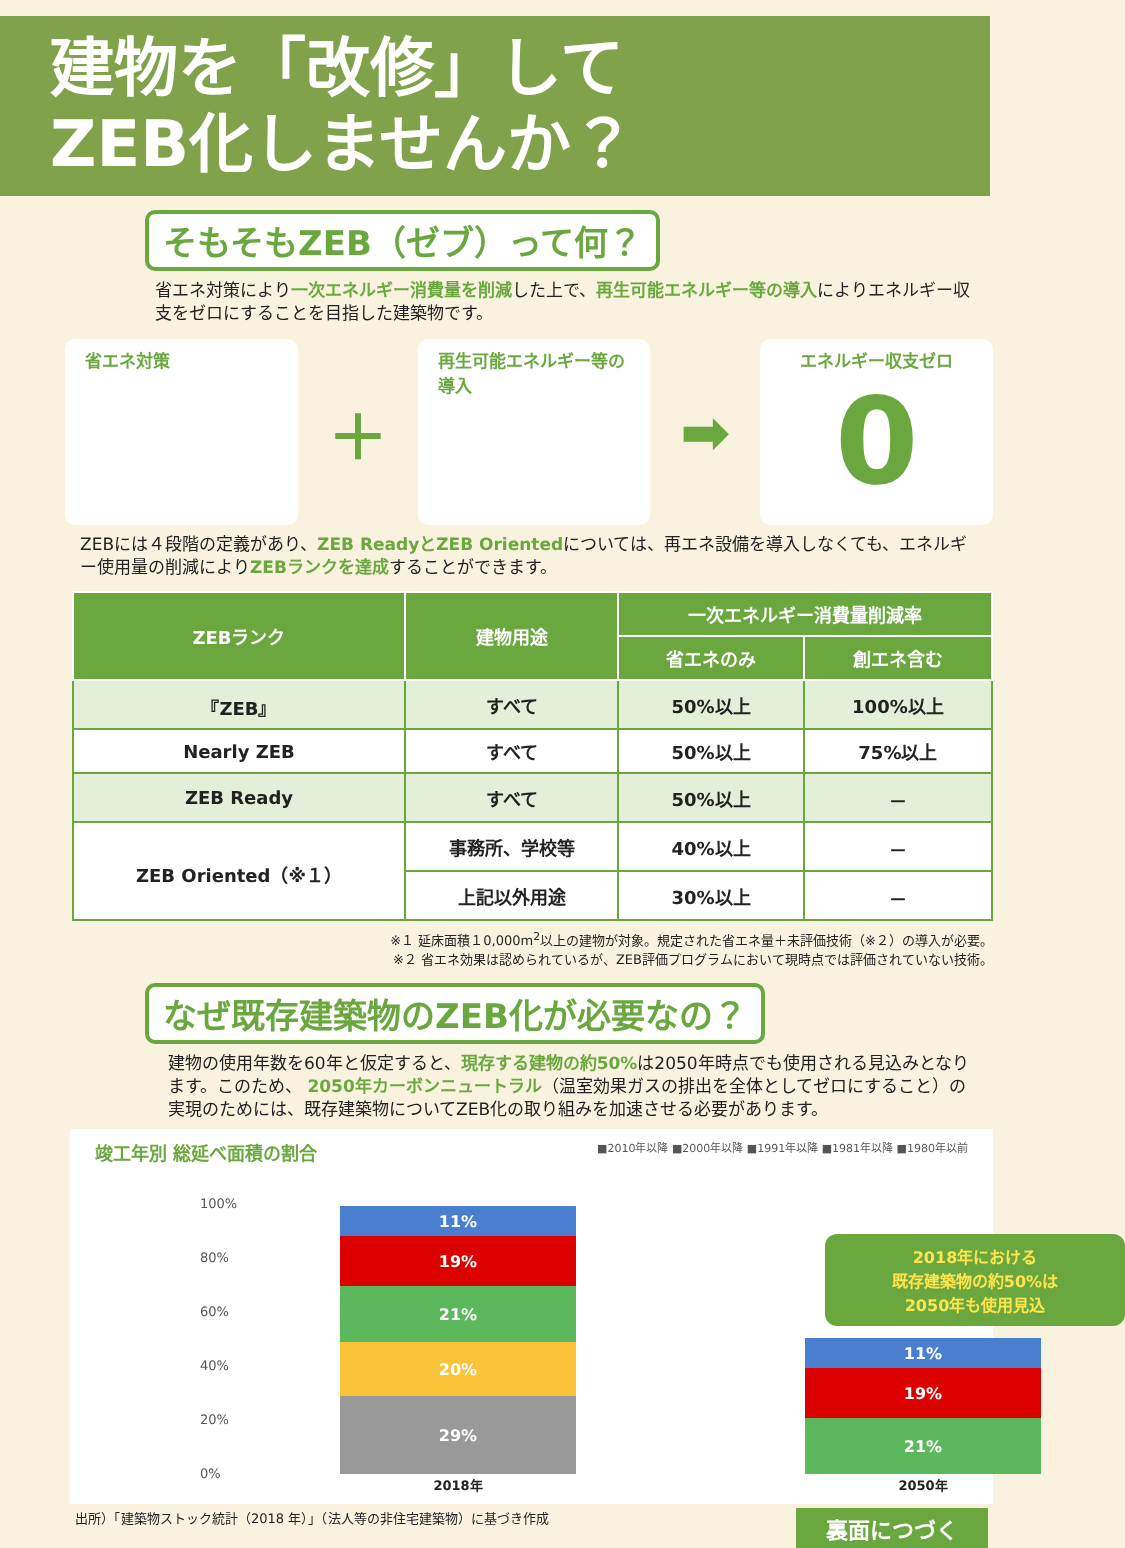建物を「改修」して
ZEB化しませんか？
そもそもZEB（ゼブ）って何？
省エネ対策により一次エネルギー消費量を削減した上で、再生可能エネルギー等の導入によりエネルギー収支をゼロにすることを目指した建築物です。
省エネ対策
＋
再生可能エネルギー等の導入
➡
エネルギー収支ゼロ
0
ZEBには４段階の定義があり、ZEB ReadyとZEB Orientedについては、再エネ設備を導入しなくても、エネルギー使用量の削減によりZEBランクを達成することができます。
| ZEBランク | 建物用途 | 一次エネルギー消費量削減率 | |
| --- | --- | --- | --- |
| | | 省エネのみ | 創エネ含む |
| 『ZEB』 | すべて | 50%以上 | 100%以上 |
| Nearly ZEB | すべて | 50%以上 | 75%以上 |
| ZEB Ready | すべて | 50%以上 | － |
| ZEB Oriented（※１） | 事務所、学校等 | 40%以上 | － |
| | 上記以外用途 | 30%以上 | － |
※１ 延床面積１0,000m<sup>2</sup>以上の建物が対象。規定された省エネ量＋未評価技術（※２）の導入が必要。
※２ 省エネ効果は認められているが、ZEB評価プログラムにおいて現時点では評価されていない技術。
なぜ既存建築物のZEB化が必要なの？
建物の使用年数を60年と仮定すると、現存する建物の約50% は2050年時点でも使用される見込みとなります。このため、 2050年カーボンニュートラル（温室効果ガスの排出を全体としてゼロにすること）の実現のためには、既存建築物についてZEB化の取り組みを加速させる必要があります。
竣工年別 総延べ面積の割合 ■2010年以降 ■2000年以降 ■1991年以降 ■1981年以降 ■1980年以前
100%
80%
60%
40%
20%
0%
11%
19%
21%
20%
29%
2018年
2018年における
既存建築物の約50%は
2050年も使用見込
11%
19%
21%
2050年
出所）「建築物ストック統計（2018 年）」（法人等の非住宅建築物）に基づき作成 裏面につづく